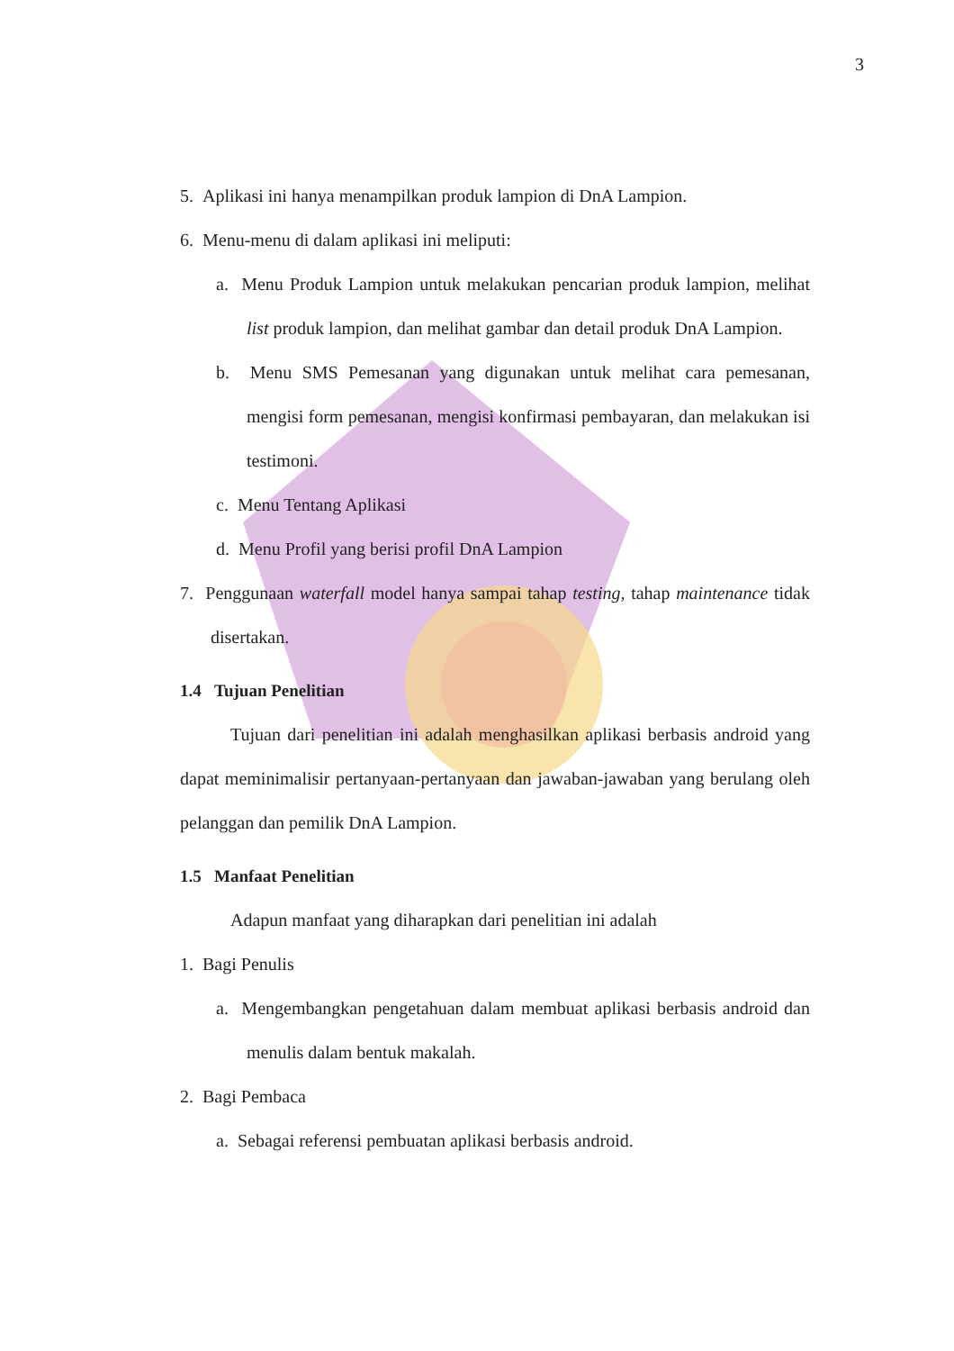3
5. Aplikasi ini hanya menampilkan produk lampion di DnA Lampion.
6. Menu-menu di dalam aplikasi ini meliputi:
a. Menu Produk Lampion untuk melakukan pencarian produk lampion, melihat list produk lampion, dan melihat gambar dan detail produk DnA Lampion.
b. Menu SMS Pemesanan yang digunakan untuk melihat cara pemesanan, mengisi form pemesanan, mengisi konfirmasi pembayaran, dan melakukan isi testimoni.
c. Menu Tentang Aplikasi
d. Menu Profil yang berisi profil DnA Lampion
7. Penggunaan waterfall model hanya sampai tahap testing, tahap maintenance tidak disertakan.
1.4 Tujuan Penelitian
Tujuan dari penelitian ini adalah menghasilkan aplikasi berbasis android yang dapat meminimalisir pertanyaan-pertanyaan dan jawaban-jawaban yang berulang oleh pelanggan dan pemilik DnA Lampion.
1.5 Manfaat Penelitian
Adapun manfaat yang diharapkan dari penelitian ini adalah
1. Bagi Penulis
a. Mengembangkan pengetahuan dalam membuat aplikasi berbasis android dan menulis dalam bentuk makalah.
2. Bagi Pembaca
a. Sebagai referensi pembuatan aplikasi berbasis android.